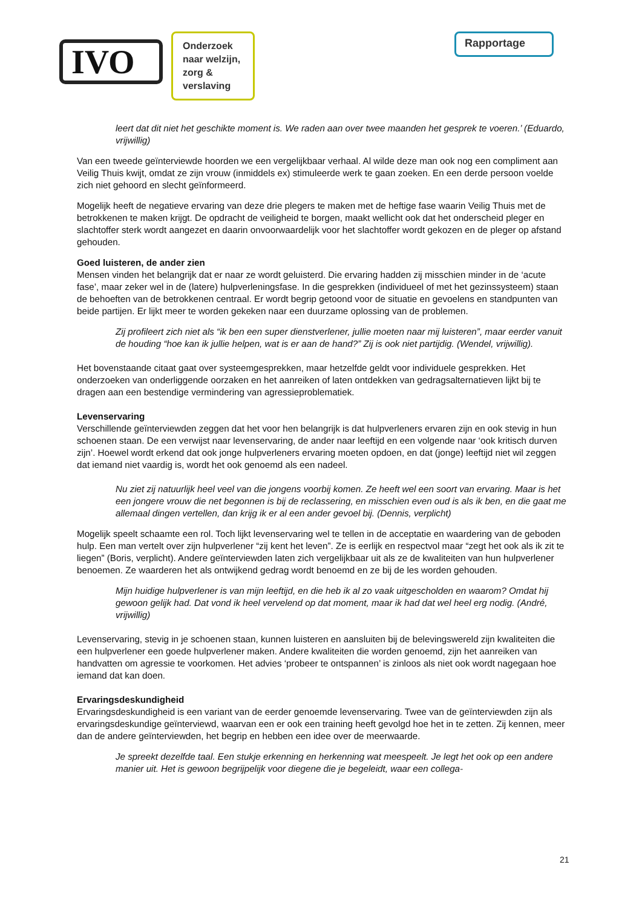IVO
Onderzoek naar welzijn, zorg & verslaving
Rapportage
leert dat dit niet het geschikte moment is. We raden aan over twee maanden het gesprek te voeren.’ (Eduardo, vrijwillig)
Van een tweede geïnterviewde hoorden we een vergelijkbaar verhaal. Al wilde deze man ook nog een compliment aan Veilig Thuis kwijt, omdat ze zijn vrouw (inmiddels ex) stimuleerde werk te gaan zoeken. En een derde persoon voelde zich niet gehoord en slecht geïnformeerd.
Mogelijk heeft de negatieve ervaring van deze drie plegers te maken met de heftige fase waarin Veilig Thuis met de betrokkenen te maken krijgt. De opdracht de veiligheid te borgen, maakt wellicht ook dat het onderscheid pleger en slachtoffer sterk wordt aangezet en daarin onvoorwaardelijk voor het slachtoffer wordt gekozen en de pleger op afstand gehouden.
Goed luisteren, de ander zien
Mensen vinden het belangrijk dat er naar ze wordt geluisterd. Die ervaring hadden zij misschien minder in de ‘acute fase’, maar zeker wel in de (latere) hulpverleningsfase. In die gesprekken (individueel of met het gezinssysteem) staan de behoeften van de betrokkenen centraal. Er wordt begrip getoond voor de situatie en gevoelens en standpunten van beide partijen. Er lijkt meer te worden gekeken naar een duurzame oplossing van de problemen.
Zij profileert zich niet als “ik ben een super dienstverlener, jullie moeten naar mij luisteren”, maar eerder vanuit de houding “hoe kan ik jullie helpen, wat is er aan de hand?” Zij is ook niet partijdig. (Wendel, vrijwillig).
Het bovenstaande citaat gaat over systeemgesprekken, maar hetzelfde geldt voor individuele gesprekken. Het onderzoeken van onderliggende oorzaken en het aanreiken of laten ontdekken van gedragsalternatieven lijkt bij te dragen aan een bestendige vermindering van agressieproblematiek.
Levenservaring
Verschillende geïnterviewden zeggen dat het voor hen belangrijk is dat hulpverleners ervaren zijn en ook stevig in hun schoenen staan. De een verwijst naar levenservaring, de ander naar leeftijd en een volgende naar ‘ook kritisch durven zijn’. Hoewel wordt erkend dat ook jonge hulpverleners ervaring moeten opdoen, en dat (jonge) leeftijd niet wil zeggen dat iemand niet vaardig is, wordt het ook genoemd als een nadeel.
Nu ziet zij natuurlijk heel veel van die jongens voorbij komen. Ze heeft wel een soort van ervaring. Maar is het een jongere vrouw die net begonnen is bij de reclassering, en misschien even oud is als ik ben, en die gaat me allemaal dingen vertellen, dan krijg ik er al een ander gevoel bij. (Dennis, verplicht)
Mogelijk speelt schaamte een rol. Toch lijkt levenservaring wel te tellen in de acceptatie en waardering van de geboden hulp. Een man vertelt over zijn hulpverlener “zij kent het leven”. Ze is eerlijk en respectvol maar “zegt het ook als ik zit te liegen” (Boris, verplicht). Andere geïnterviewden laten zich vergelijkbaar uit als ze de kwaliteiten van hun hulpverlener benoemen. Ze waarderen het als ontwijkend gedrag wordt benoemd en ze bij de les worden gehouden.
Mijn huidige hulpverlener is van mijn leeftijd, en die heb ik al zo vaak uitgescholden en waarom? Omdat hij gewoon gelijk had. Dat vond ik heel vervelend op dat moment, maar ik had dat wel heel erg nodig. (André, vrijwillig)
Levenservaring, stevig in je schoenen staan, kunnen luisteren en aansluiten bij de belevingswereld zijn kwaliteiten die een hulpverlener een goede hulpverlener maken. Andere kwaliteiten die worden genoemd, zijn het aanreiken van handvatten om agressie te voorkomen. Het advies ‘probeer te ontspannen’ is zinloos als niet ook wordt nagegaan hoe iemand dat kan doen.
Ervaringsdeskundigheid
Ervaringsdeskundigheid is een variant van de eerder genoemde levenservaring. Twee van de geïnterviewden zijn als ervaringsdeskundige geïnterviewd, waarvan een er ook een training heeft gevolgd hoe het in te zetten. Zij kennen, meer dan de andere geïnterviewden, het begrip en hebben een idee over de meerwaarde.
Je spreekt dezelfde taal. Een stukje erkenning en herkenning wat meespeelt. Je legt het ook op een andere manier uit. Het is gewoon begrijpelijk voor diegene die je begeleidt, waar een collega-
21